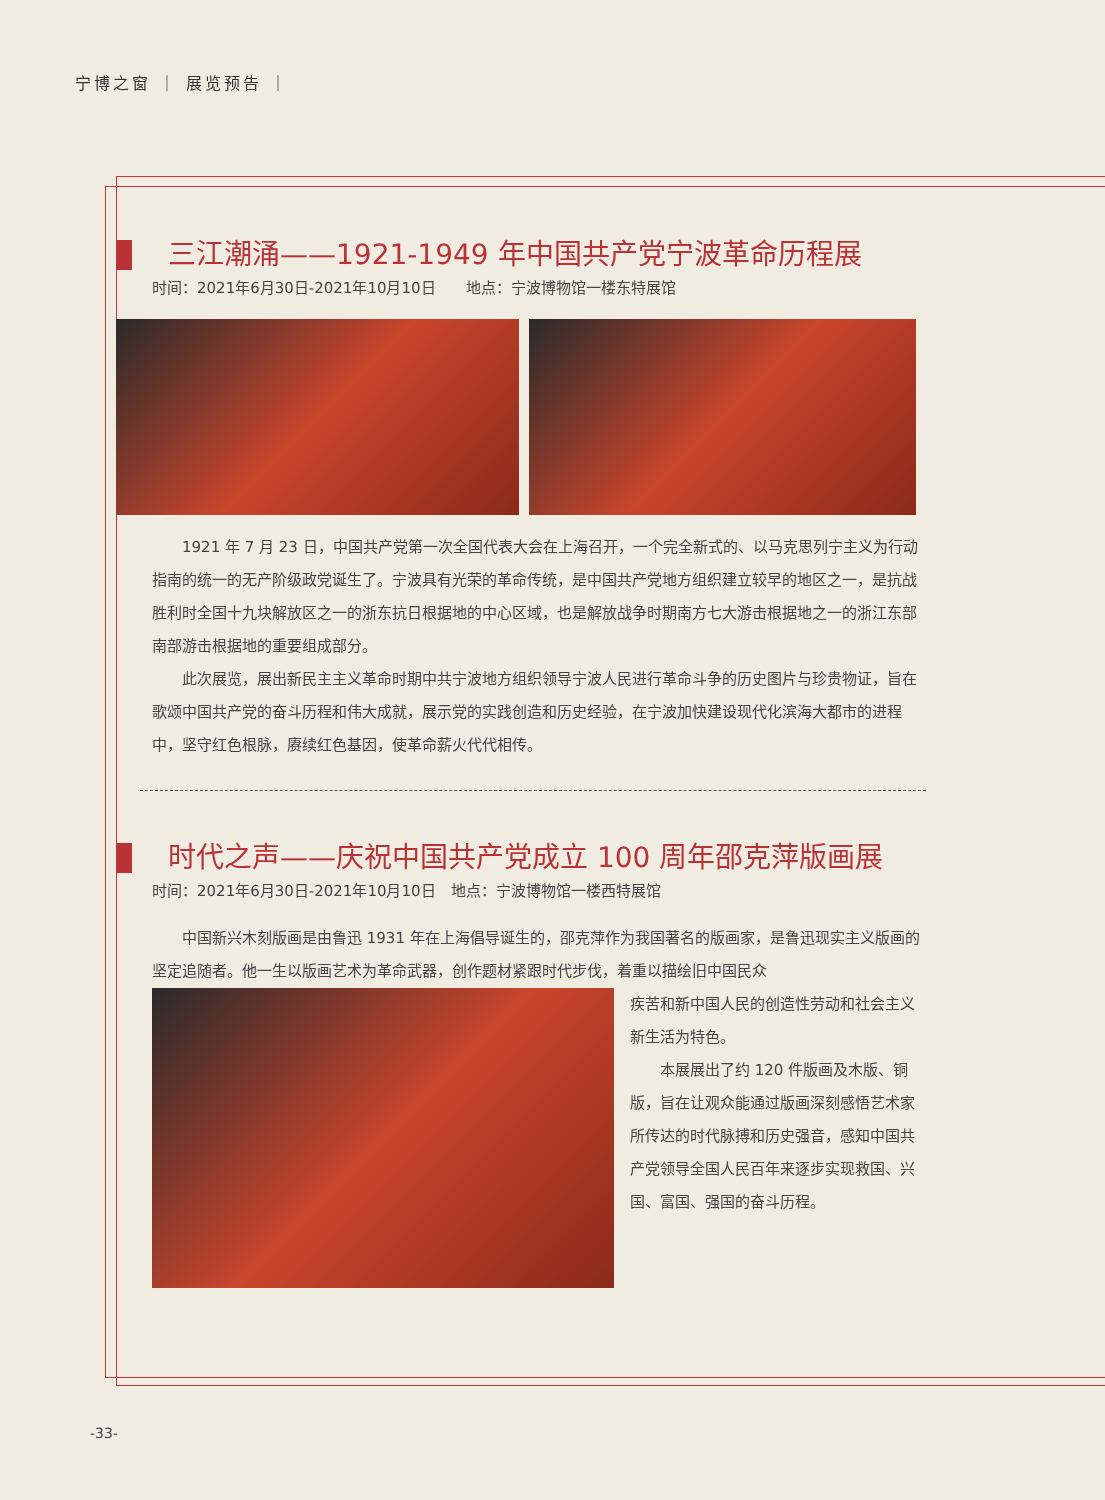宁博之窗 ｜ 展览预告 ｜
三江潮涌——1921-1949 年中国共产党宁波革命历程展
时间：2021年6月30日-2021年10月10日　　地点：宁波博物馆一楼东特展馆
1921 年 7 月 23 日，中国共产党第一次全国代表大会在上海召开，一个完全新式的、以马克思列宁主义为行动指南的统一的无产阶级政党诞生了。宁波具有光荣的革命传统，是中国共产党地方组织建立较早的地区之一，是抗战胜利时全国十九块解放区之一的浙东抗日根据地的中心区域，也是解放战争时期南方七大游击根据地之一的浙江东部南部游击根据地的重要组成部分。
此次展览，展出新民主主义革命时期中共宁波地方组织领导宁波人民进行革命斗争的历史图片与珍贵物证，旨在歌颂中国共产党的奋斗历程和伟大成就，展示党的实践创造和历史经验，在宁波加快建设现代化滨海大都市的进程中，坚守红色根脉，赓续红色基因，使革命薪火代代相传。
时代之声——庆祝中国共产党成立 100 周年邵克萍版画展
时间：2021年6月30日-2021年10月10日　地点：宁波博物馆一楼西特展馆
中国新兴木刻版画是由鲁迅 1931 年在上海倡导诞生的，邵克萍作为我国著名的版画家，是鲁迅现实主义版画的坚定追随者。他一生以版画艺术为革命武器，创作题材紧跟时代步伐，着重以描绘旧中国民众
疾苦和新中国人民的创造性劳动和社会主义新生活为特色。
本展展出了约 120 件版画及木版、铜版，旨在让观众能通过版画深刻感悟艺术家所传达的时代脉搏和历史强音，感知中国共产党领导全国人民百年来逐步实现救国、兴国、富国、强国的奋斗历程。
-33-